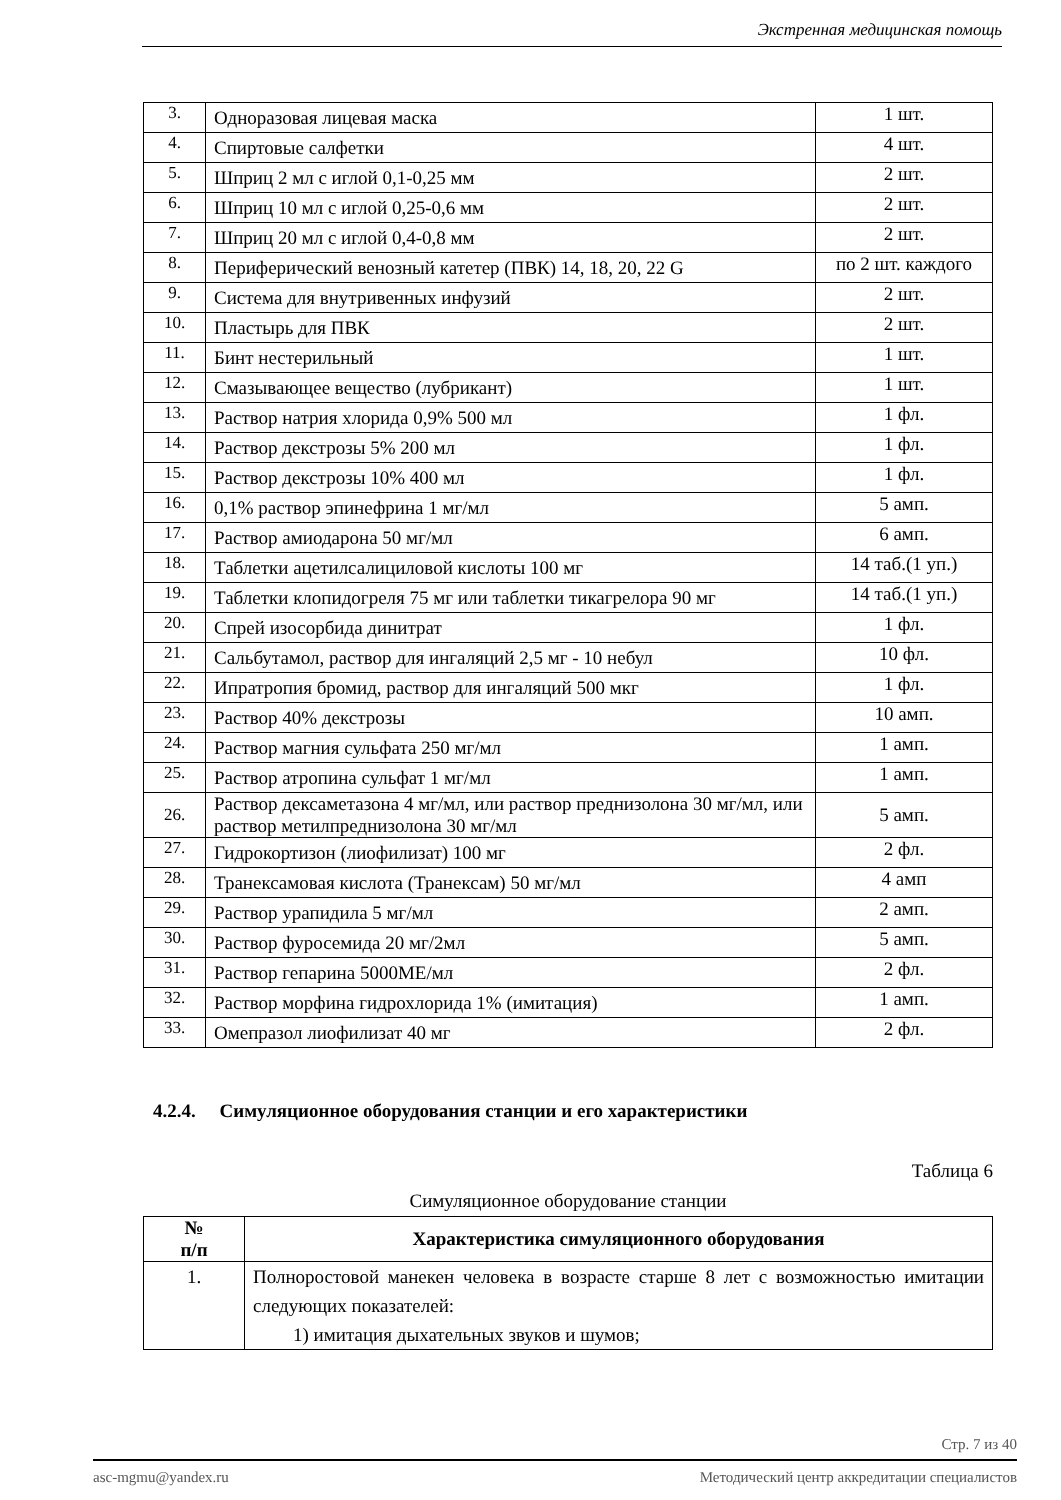Экстренная медицинская помощь
| 3. | Одноразовая лицевая маска | 1 шт. |
| 4. | Спиртовые салфетки | 4 шт. |
| 5. | Шприц 2 мл с иглой 0,1-0,25 мм | 2 шт. |
| 6. | Шприц 10 мл с иглой 0,25-0,6 мм | 2 шт. |
| 7. | Шприц 20 мл с иглой 0,4-0,8 мм | 2 шт. |
| 8. | Периферический венозный катетер (ПВК) 14, 18, 20, 22 G | по 2 шт. каждого |
| 9. | Система для внутривенных инфузий | 2 шт. |
| 10. | Пластырь для ПВК | 2 шт. |
| 11. | Бинт нестерильный | 1 шт. |
| 12. | Смазывающее вещество (лубрикант) | 1 шт. |
| 13. | Раствор натрия хлорида 0,9% 500 мл | 1 фл. |
| 14. | Раствор декстрозы 5% 200 мл | 1 фл. |
| 15. | Раствор декстрозы 10% 400 мл | 1 фл. |
| 16. | 0,1% раствор эпинефрина 1 мг/мл | 5 амп. |
| 17. | Раствор амиодарона 50 мг/мл | 6 амп. |
| 18. | Таблетки ацетилсалициловой кислоты 100 мг | 14 таб.(1 уп.) |
| 19. | Таблетки клопидогреля 75 мг или таблетки тикагрелора 90 мг | 14 таб.(1 уп.) |
| 20. | Спрей изосорбида динитрат | 1 фл. |
| 21. | Сальбутамол, раствор для ингаляций 2,5 мг - 10 небул | 10 фл. |
| 22. | Ипратропия бромид, раствор для ингаляций 500 мкг | 1 фл. |
| 23. | Раствор 40% декстрозы | 10 амп. |
| 24. | Раствор магния сульфата 250 мг/мл | 1 амп. |
| 25. | Раствор атропина сульфат 1 мг/мл | 1 амп. |
| 26. | Раствор дексаметазона 4 мг/мл, или раствор преднизолона 30 мг/мл, или раствор метилпреднизолона 30 мг/мл | 5 амп. |
| 27. | Гидрокортизон (лиофилизат) 100 мг | 2 фл. |
| 28. | Транексамовая кислота (Транексам) 50 мг/мл | 4 амп |
| 29. | Раствор урапидила 5 мг/мл | 2 амп. |
| 30. | Раствор фуросемида 20 мг/2мл | 5 амп. |
| 31. | Раствор гепарина 5000МЕ/мл | 2 фл. |
| 32. | Раствор морфина гидрохлорида 1% (имитация) | 1 амп. |
| 33. | Омепразол лиофилизат 40 мг | 2 фл. |
4.2.4. Симуляционное оборудования станции и его характеристики
Таблица 6
Симуляционное оборудование станции
| № п/п | Характеристика симуляционного оборудования |
| --- | --- |
| 1. | Полноростовой манекен человека в возрасте старше 8 лет с возможностью имитации следующих показателей: 1) имитация дыхательных звуков и шумов; |
Стр. 7 из 40
asc-mgmu@yandex.ru Методический центр аккредитации специалистов